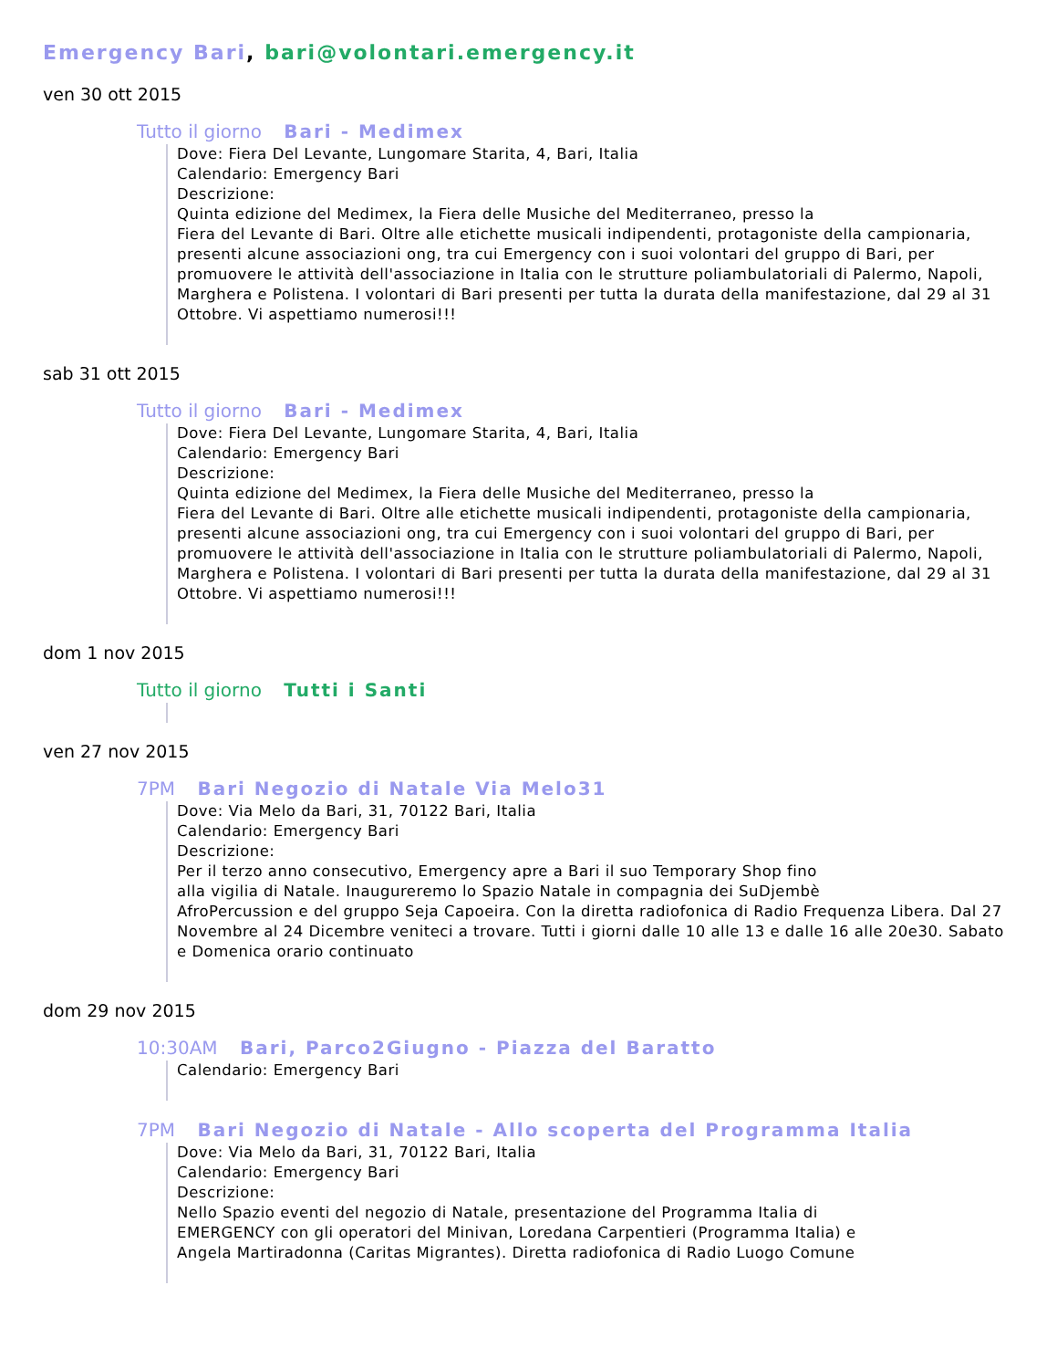Emergency Bari, bari@volontari.emergency.it
ven 30 ott 2015
Tutto il giorno Bari - Medimex
Dove: Fiera Del Levante, Lungomare Starita, 4, Bari, Italia
Calendario: Emergency Bari
Descrizione:
Quinta edizione del Medimex, la Fiera delle Musiche del Mediterraneo, presso la
Fiera del Levante di Bari. Oltre alle etichette musicali indipendenti, protagoniste della campionaria, presenti alcune associazioni ong, tra cui Emergency con i suoi volontari del gruppo di Bari, per promuovere le attività dell'associazione in Italia con le strutture poliambulatoriali di Palermo, Napoli, Marghera e Polistena. I volontari di Bari presenti per tutta la durata della manifestazione, dal 29 al 31 Ottobre. Vi aspettiamo numerosi!!!
sab 31 ott 2015
Tutto il giorno Bari - Medimex
Dove: Fiera Del Levante, Lungomare Starita, 4, Bari, Italia
Calendario: Emergency Bari
Descrizione:
Quinta edizione del Medimex, la Fiera delle Musiche del Mediterraneo, presso la
Fiera del Levante di Bari. Oltre alle etichette musicali indipendenti, protagoniste della campionaria, presenti alcune associazioni ong, tra cui Emergency con i suoi volontari del gruppo di Bari, per promuovere le attività dell'associazione in Italia con le strutture poliambulatoriali di Palermo, Napoli, Marghera e Polistena. I volontari di Bari presenti per tutta la durata della manifestazione, dal 29 al 31 Ottobre. Vi aspettiamo numerosi!!!
dom 1 nov 2015
Tutto il giorno Tutti i Santi
ven 27 nov 2015
7PM Bari Negozio di Natale Via Melo31
Dove: Via Melo da Bari, 31, 70122 Bari, Italia
Calendario: Emergency Bari
Descrizione:
Per il terzo anno consecutivo, Emergency apre a Bari il suo Temporary Shop fino
alla vigilia di Natale. Inaugureremo lo Spazio Natale in compagnia dei SuDjembè
AfroPercussion e del gruppo Seja Capoeira. Con la diretta radiofonica di Radio Frequenza Libera. Dal 27 Novembre al 24 Dicembre veniteci a trovare. Tutti i giorni dalle 10 alle 13 e dalle 16 alle 20e30. Sabato e Domenica orario continuato
dom 29 nov 2015
10:30AM Bari, Parco2Giugno - Piazza del Baratto
Calendario: Emergency Bari
7PM Bari Negozio di Natale - Allo scoperta del Programma Italia
Dove: Via Melo da Bari, 31, 70122 Bari, Italia
Calendario: Emergency Bari
Descrizione:
Nello Spazio eventi del negozio di Natale, presentazione del Programma Italia di
EMERGENCY con gli operatori del Minivan, Loredana Carpentieri (Programma Italia) e
Angela Martiradonna (Caritas Migrantes). Diretta radiofonica di Radio Luogo Comune